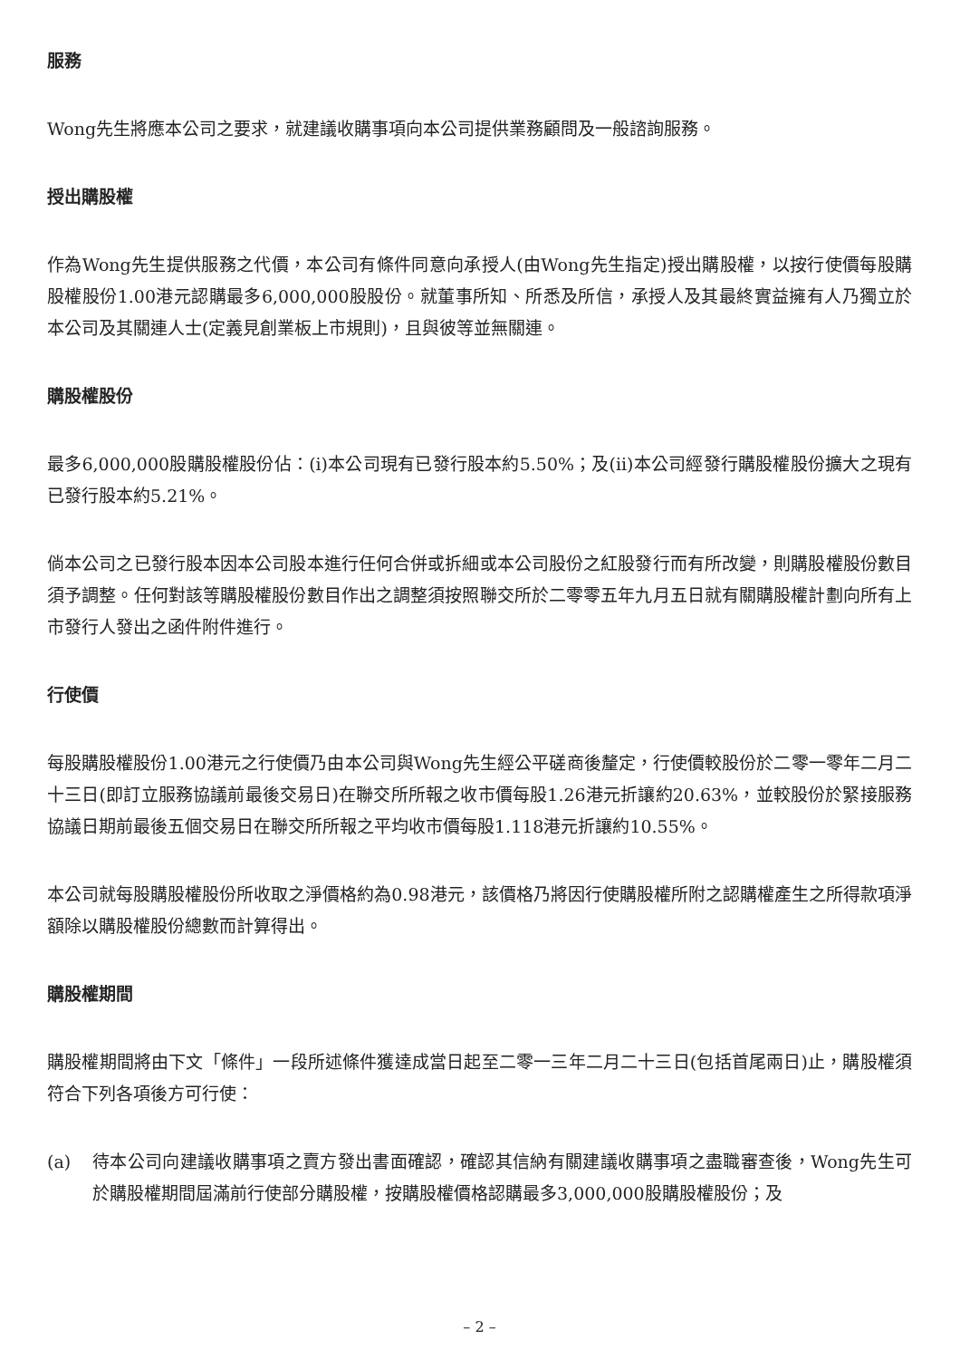服務
Wong先生將應本公司之要求，就建議收購事項向本公司提供業務顧問及一般諮詢服務。
授出購股權
作為Wong先生提供服務之代價，本公司有條件同意向承授人(由Wong先生指定)授出購股權，以按行使價每股購股權股份1.00港元認購最多6,000,000股股份。就董事所知、所悉及所信，承授人及其最終實益擁有人乃獨立於本公司及其關連人士(定義見創業板上市規則)，且與彼等並無關連。
購股權股份
最多6,000,000股購股權股份佔：(i)本公司現有已發行股本約5.50%；及(ii)本公司經發行購股權股份擴大之現有已發行股本約5.21%。
倘本公司之已發行股本因本公司股本進行任何合併或拆細或本公司股份之紅股發行而有所改變，則購股權股份數目須予調整。任何對該等購股權股份數目作出之調整須按照聯交所於二零零五年九月五日就有關購股權計劃向所有上市發行人發出之函件附件進行。
行使價
每股購股權股份1.00港元之行使價乃由本公司與Wong先生經公平磋商後釐定，行使價較股份於二零一零年二月二十三日(即訂立服務協議前最後交易日)在聯交所所報之收市價每股1.26港元折讓約20.63%，並較股份於緊接服務協議日期前最後五個交易日在聯交所所報之平均收市價每股1.118港元折讓約10.55%。
本公司就每股購股權股份所收取之淨價格約為0.98港元，該價格乃將因行使購股權所附之認購權產生之所得款項淨額除以購股權股份總數而計算得出。
購股權期間
購股權期間將由下文「條件」一段所述條件獲達成當日起至二零一三年二月二十三日(包括首尾兩日)止，購股權須符合下列各項後方可行使：
(a) 待本公司向建議收購事項之賣方發出書面確認，確認其信納有關建議收購事項之盡職審查後，Wong先生可於購股權期間屆滿前行使部分購股權，按購股權價格認購最多3,000,000股購股權股份；及
– 2 –